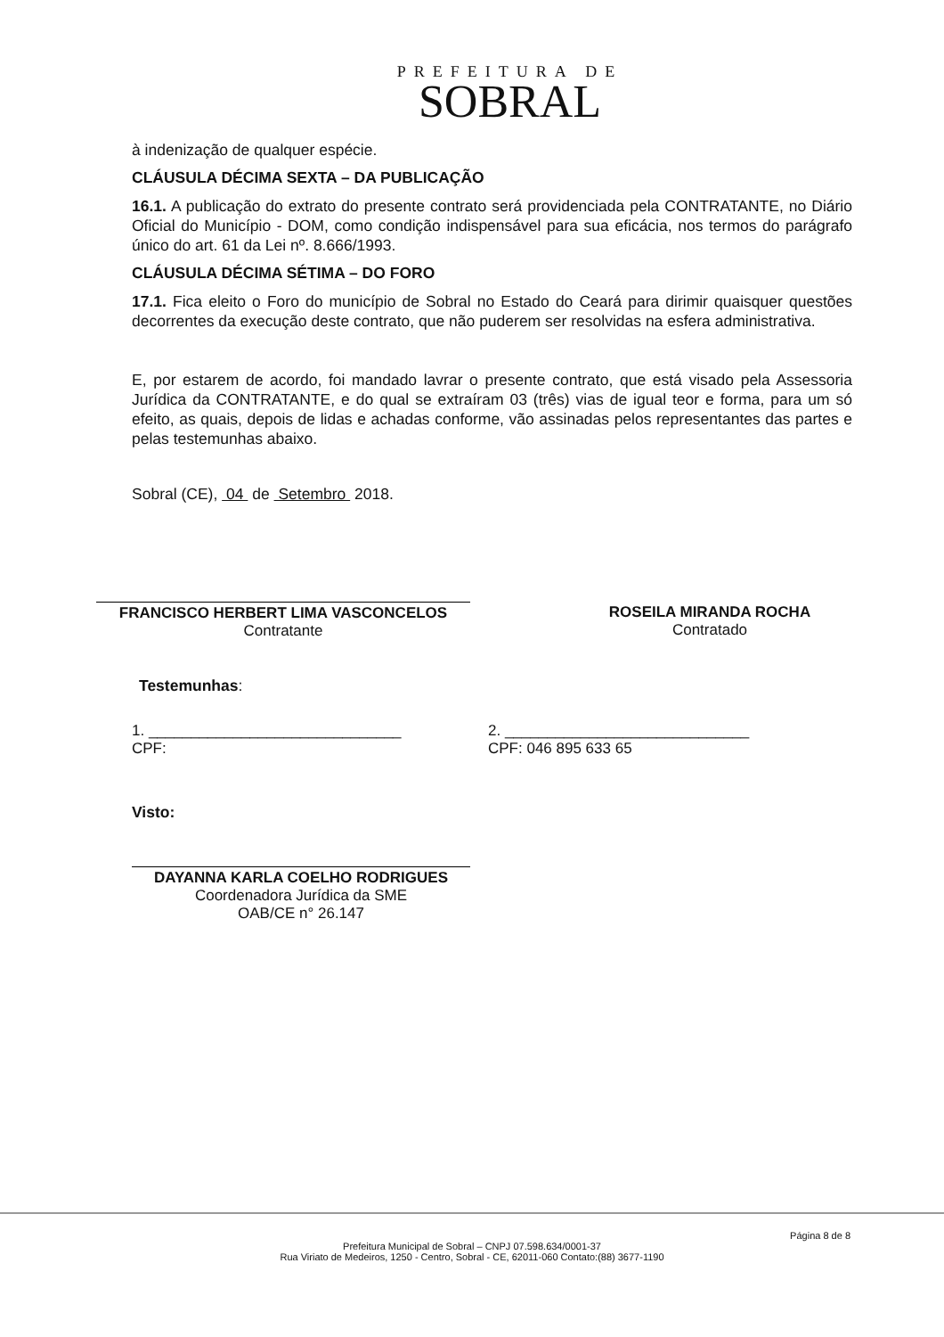PREFEITURA DE
SOBRAL
à indenização de qualquer espécie.
CLÁUSULA DÉCIMA SEXTA – DA PUBLICAÇÃO
16.1. A publicação do extrato do presente contrato será providenciada pela CONTRATANTE, no Diário Oficial do Município - DOM, como condição indispensável para sua eficácia, nos termos do parágrafo único do art. 61 da Lei nº. 8.666/1993.
CLÁUSULA DÉCIMA SÉTIMA – DO FORO
17.1. Fica eleito o Foro do município de Sobral no Estado do Ceará para dirimir quaisquer questões decorrentes da execução deste contrato, que não puderem ser resolvidas na esfera administrativa.
E, por estarem de acordo, foi mandado lavrar o presente contrato, que está visado pela Assessoria Jurídica da CONTRATANTE, e do qual se extraíram 03 (três) vias de igual teor e forma, para um só efeito, as quais, depois de lidas e achadas conforme, vão assinadas pelos representantes das partes e pelas testemunhas abaixo.
Sobral (CE), 04 de Setembro 2018.
FRANCISCO HERBERT LIMA VASCONCELOS
Contratante
ROSEILA MIRANDA ROCHA
Contratado
Testemunhas:
1. ______________________________
CPF:
2. _____________________________
CPF: 046 895 633 65
Visto:
DAYANNA KARLA COELHO RODRIGUES
Coordenadora Jurídica da SME
OAB/CE n° 26.147
Página 8 de 8
Prefeitura Municipal de Sobral – CNPJ 07.598.634/0001-37
Rua Viriato de Medeiros, 1250 - Centro, Sobral - CE, 62011-060 Contato:(88) 3677-1190